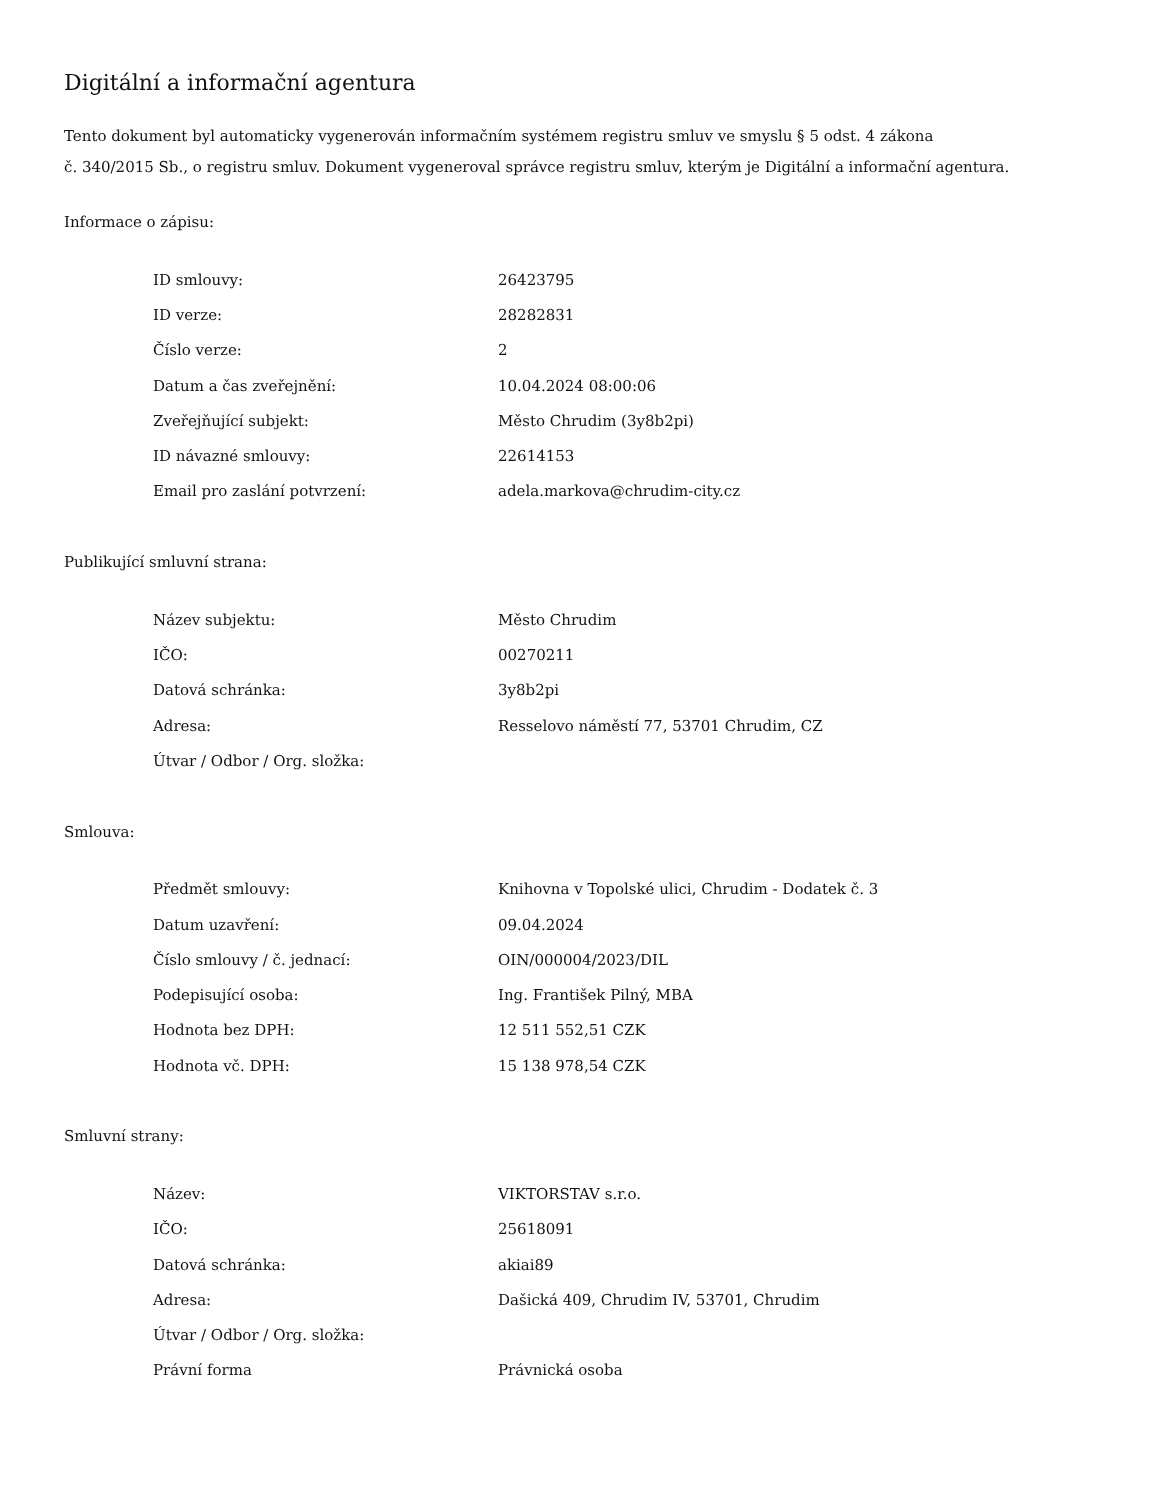Digitální a informační agentura
Tento dokument byl automaticky vygenerován informačním systémem registru smluv ve smyslu § 5 odst. 4 zákona
č. 340/2015 Sb., o registru smluv. Dokument vygeneroval správce registru smluv, kterým je Digitální a informační agentura.
Informace o zápisu:
| ID smlouvy: | 26423795 |
| ID verze: | 28282831 |
| Číslo verze: | 2 |
| Datum a čas zveřejnění: | 10.04.2024 08:00:06 |
| Zveřejňující subjekt: | Město Chrudim (3y8b2pi) |
| ID návazné smlouvy: | 22614153 |
| Email pro zaslání potvrzení: | adela.markova@chrudim-city.cz |
Publikující smluvní strana:
| Název subjektu: | Město Chrudim |
| IČO: | 00270211 |
| Datová schránka: | 3y8b2pi |
| Adresa: | Resselovo náměstí 77, 53701 Chrudim, CZ |
| Útvar / Odbor / Org. složka: | |
Smlouva:
| Předmět smlouvy: | Knihovna v Topolské ulici, Chrudim - Dodatek č. 3 |
| Datum uzavření: | 09.04.2024 |
| Číslo smlouvy / č. jednací: | OIN/000004/2023/DIL |
| Podepisující osoba: | Ing. František Pilný, MBA |
| Hodnota bez DPH: | 12 511 552,51 CZK |
| Hodnota vč. DPH: | 15 138 978,54 CZK |
Smluvní strany:
| Název: | VIKTORSTAV s.r.o. |
| IČO: | 25618091 |
| Datová schránka: | akiai89 |
| Adresa: | Dašická 409, Chrudim IV, 53701, Chrudim |
| Útvar / Odbor / Org. složka: | |
| Právní forma | Právnická osoba |